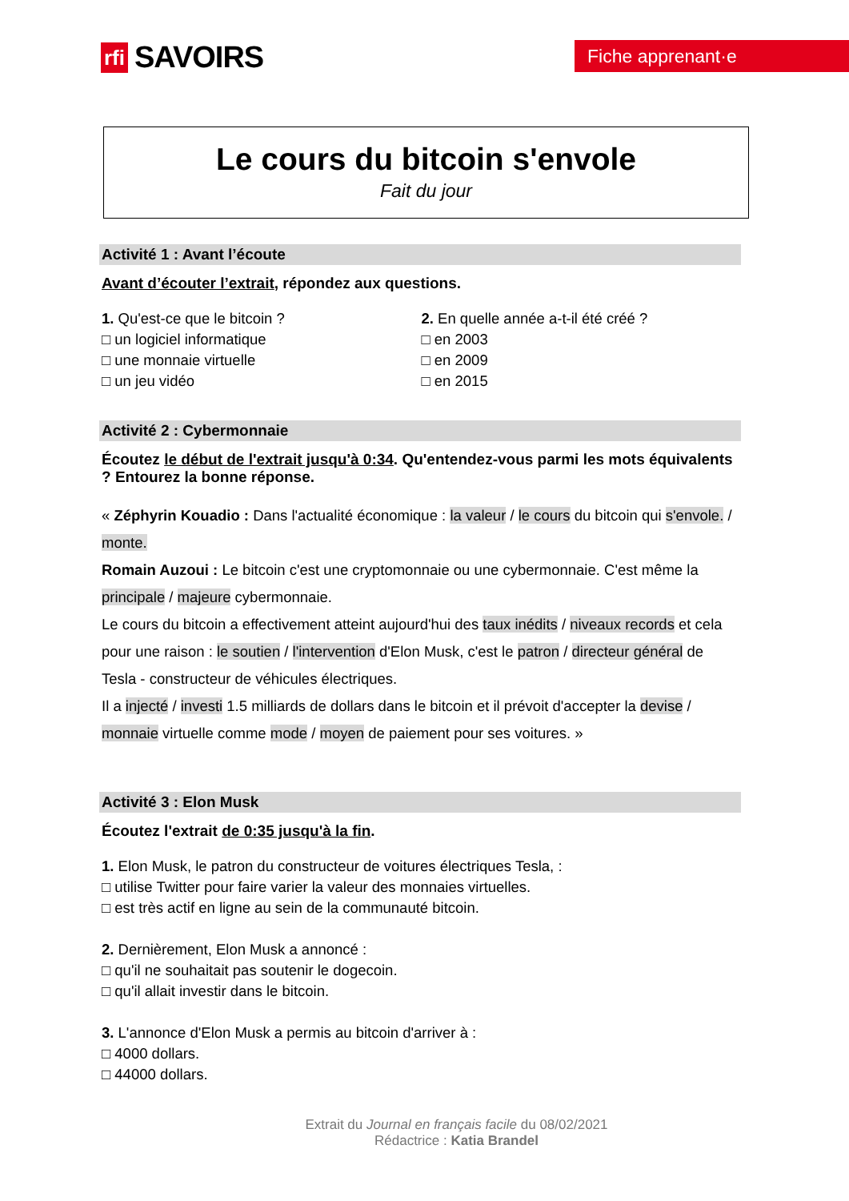rfi SAVOIRS Fiche apprenant·e
Le cours du bitcoin s'envole
Fait du jour
Activité 1 : Avant l’écoute
Avant d’écouter l’extrait, répondez aux questions.
1. Qu'est-ce que le bitcoin ?
□ un logiciel informatique
□ une monnaie virtuelle
□ un jeu vidéo
2. En quelle année a-t-il été créé ?
□ en 2003
□ en 2009
□ en 2015
Activité 2 : Cybermonnaie
Écoutez le début de l'extrait jusqu'à 0:34. Qu'entendez-vous parmi les mots équivalents ? Entourez la bonne réponse.
« Zéphyrin Kouadio : Dans l'actualité économique : la valeur / le cours du bitcoin qui s'envole. / monte.
Romain Auzoui : Le bitcoin c'est une cryptomonnaie ou une cybermonnaie. C'est même la principale / majeure cybermonnaie.
Le cours du bitcoin a effectivement atteint aujourd'hui des taux inédits / niveaux records et cela pour une raison : le soutien / l'intervention d'Elon Musk, c'est le patron / directeur général de Tesla - constructeur de véhicules électriques.
Il a injecté / investi 1.5 milliards de dollars dans le bitcoin et il prévoit d'accepter la devise / monnaie virtuelle comme mode / moyen de paiement pour ses voitures. »
Activité 3 : Elon Musk
Écoutez l'extrait de 0:35 jusqu'à la fin.
1. Elon Musk, le patron du constructeur de voitures électriques Tesla, :
□ utilise Twitter pour faire varier la valeur des monnaies virtuelles.
□ est très actif en ligne au sein de la communauté bitcoin.
2. Dernièrement, Elon Musk a annoncé :
□ qu'il ne souhaitait pas soutenir le dogecoin.
□ qu'il allait investir dans le bitcoin.
3. L'annonce d'Elon Musk a permis au bitcoin d'arriver à :
□ 4000 dollars.
□ 44000 dollars.
Extrait du Journal en français facile du 08/02/2021
Rédactrice : Katia Brandel